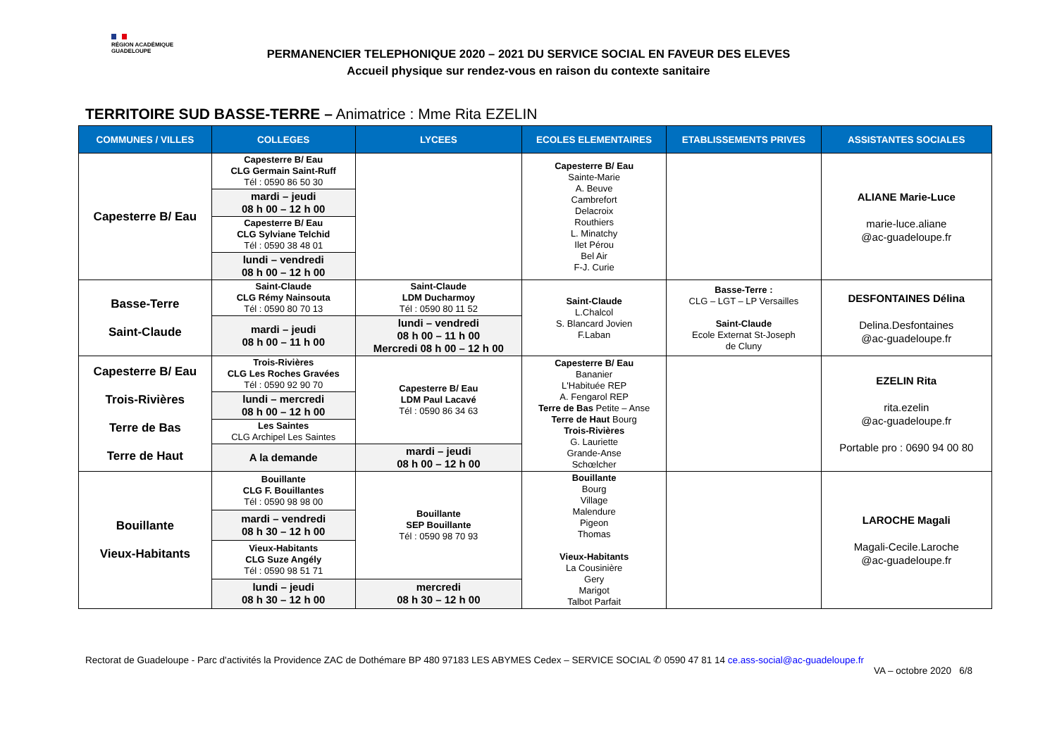RÉGION ACADÉMIQUE
GUADELOUPE
PERMANENCIER TELEPHONIQUE 2020 – 2021 DU SERVICE SOCIAL EN FAVEUR DES ELEVES
Accueil physique sur rendez-vous en raison du contexte sanitaire
TERRITOIRE SUD BASSE-TERRE – Animatrice : Mme Rita EZELIN
| COMMUNES / VILLES | COLLEGES | LYCEES | ECOLES ELEMENTAIRES | ETABLISSEMENTS PRIVES | ASSISTANTES SOCIALES |
| --- | --- | --- | --- | --- | --- |
| Capesterre B/ Eau | Capesterre B/ Eau CLG Germain Saint-Ruff Tél : 0590 86 50 30 | | Capesterre B/ Eau Sainte-Marie A. Beuve Cambrefort Delacroix Routhiers L. Minatchy Ilet Pérou Bel Air F-J. Curie | | ALIANE Marie-Luce marie-luce.aliane @ac-guadeloupe.fr |
| | mardi – jeudi 08 h 00 – 12 h 00 | | | | |
| | Capesterre B/ Eau CLG Sylviane Telchid Tél : 0590 38 48 01 | | | | |
| | lundi – vendredi 08 h 00 – 12 h 00 | | | | |
| Basse-Terre Saint-Claude | Saint-Claude CLG Rémy Nainsouta Tél : 0590 80 70 13 | Saint-Claude LDM Ducharmoy Tél : 0590 80 11 52 | Saint-Claude L.Chalcol S. Blancard Jovien F.Laban | Basse-Terre : CLG – LGT – LP Versailles Saint-Claude Ecole Externat St-Joseph de Cluny | DESFONTAINES Délina Delina.Desfontaines @ac-guadeloupe.fr |
| | mardi – jeudi 08 h 00 – 11 h 00 | lundi – vendredi 08 h 00 – 11 h 00 Mercredi 08 h 00 – 12 h 00 | | | |
| Capesterre B/ Eau Trois-Rivières Terre de Bas Terre de Haut | Trois-Rivières CLG Les Roches Gravées Tél : 0590 92 90 70 | Capesterre B/ Eau LDM Paul Lacavé Tél : 0590 86 34 63 | Capesterre B/ Eau Bananier L'Habituée REP A. Fengarol REP Terre de Bas Petite – Anse Terre de Haut Bourg Trois-Rivières G. Lauriette Grande-Anse Schœlcher | | EZELIN Rita rita.ezelin @ac-guadeloupe.fr Portable pro : 0690 94 00 80 |
| | lundi – mercredi 08 h 00 – 12 h 00 | | | | |
| | Les Saintes CLG Archipel Les Saintes | | | | |
| | A la demande | mardi – jeudi 08 h 00 – 12 h 00 | | | |
| Bouillante Vieux-Habitants | Bouillante CLG F. Bouillantes Tél : 0590 98 98 00 | Bouillante SEP Bouillante Tél : 0590 98 70 93 | Bouillante Bourg Village Malendure Pigeon Thomas Vieux-Habitants La Cousinière Gery Marigot Talbot Parfait | | LAROCHE Magali Magali-Cecile.Laroche @ac-guadeloupe.fr |
| | mardi – vendredi 08 h 30 – 12 h 00 | | | | |
| | Vieux-Habitants CLG Suze Angély Tél : 0590 98 51 71 | | | | |
| | lundi – jeudi 08 h 30 – 12 h 00 | mercredi 08 h 30 – 12 h 00 | | | |
Rectorat de Guadeloupe - Parc d'activités la Providence ZAC de Dothémare BP 480 97183 LES ABYMES Cedex – SERVICE SOCIAL ✆ 0590 47 81 14 ce.ass-social@ac-guadeloupe.fr
VA – octobre 2020 6/8